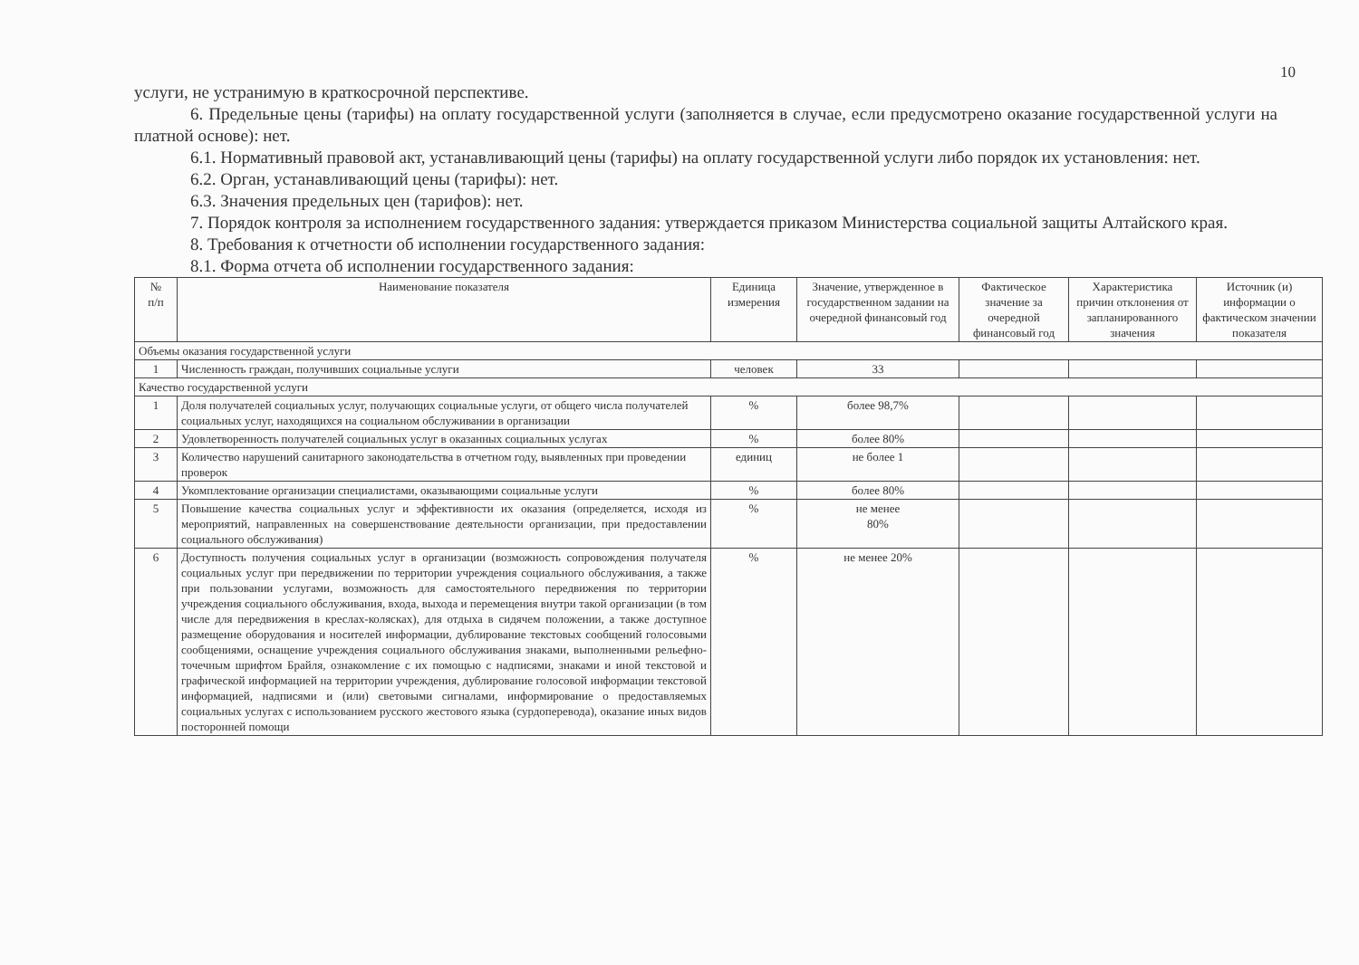10
услуги, не устранимую в краткосрочной перспективе.
6. Предельные цены (тарифы) на оплату государственной услуги (заполняется в случае, если предусмотрено оказание государственной услуги на платной основе): нет.
6.1. Нормативный правовой акт, устанавливающий цены (тарифы) на оплату государственной услуги либо порядок их установления: нет.
6.2. Орган, устанавливающий цены (тарифы): нет.
6.3. Значения предельных цен (тарифов): нет.
7. Порядок контроля за исполнением государственного задания: утверждается приказом Министерства социальной защиты Алтайского края.
8. Требования к отчетности об исполнении государственного задания:
8.1. Форма отчета об исполнении государственного задания:
| № п/п | Наименование показателя | Единица измерения | Значение, утвержденное в государственном задании на очередной финансовый год | Фактическое значение за очередной финансовый год | Характеристика причин отклонения от запланированного значения | Источник (и) информации о фактическом значении показателя |
| --- | --- | --- | --- | --- | --- | --- |
| Объемы оказания государственной услуги | | | | | | |
| 1 | Численность граждан, получивших социальные услуги | человек | 33 | | | |
| Качество государственной услуги | | | | | | |
| 1 | Доля получателей социальных услуг, получающих социальные услуги, от общего числа получателей социальных услуг, находящихся на социальном обслуживании в организации | % | более 98,7% | | | |
| 2 | Удовлетворенность получателей социальных услуг в оказанных социальных услугах | % | более 80% | | | |
| 3 | Количество нарушений санитарного законодательства в отчетном году, выявленных при проведении проверок | единиц | не более 1 | | | |
| 4 | Укомплектование организации специалистами, оказывающими социальные услуги | % | более 80% | | | |
| 5 | Повышение качества социальных услуг и эффективности их оказания (определяется, исходя из мероприятий, направленных на совершенствование деятельности организации, при предоставлении социального обслуживания) | % | не менее 80% | | | |
| 6 | Доступность получения социальных услуг в организации (возможность сопровождения получателя социальных услуг при передвижении по территории учреждения социального обслуживания, а также при пользовании услугами, возможность для самостоятельного передвижения по территории учреждения социального обслуживания, входа, выхода и перемещения внутри такой организации (в том числе для передвижения в креслах-колясках), для отдыха в сидячем положении, а также доступное размещение оборудования и носителей информации, дублирование текстовых сообщений голосовыми сообщениями, оснащение учреждения социального обслуживания знаками, выполненными рельефно-точечным шрифтом Брайля, ознакомление с их помощью с надписями, знаками и иной текстовой и графической информацией на территории учреждения, дублирование голосовой информации текстовой информацией, надписями и (или) световыми сигналами, информирование о предоставляемых социальных услугах с использованием русского жестового языка (сурдоперевода), оказание иных видов посторонней помощи | % | не менее 20% | | | |